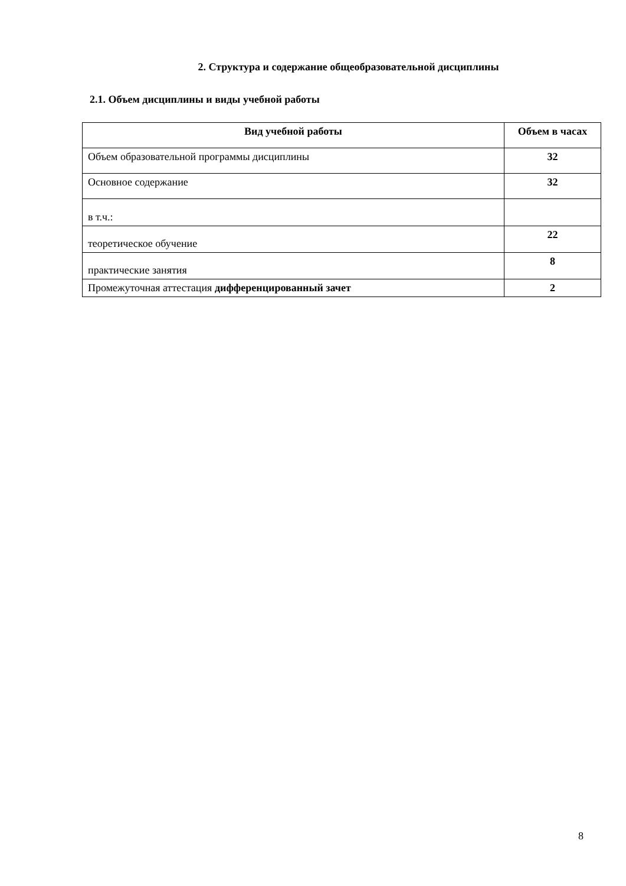2. Структура и содержание общеобразовательной дисциплины
2.1. Объем дисциплины и виды учебной работы
| Вид учебной работы | Объем в часах |
| --- | --- |
| Объем образовательной программы дисциплины | 32 |
| Основное содержание | 32 |
| в т.ч.: | |
| теоретическое обучение | 22 |
| практические занятия | 8 |
| Промежуточная аттестация дифференцированный зачет | 2 |
8